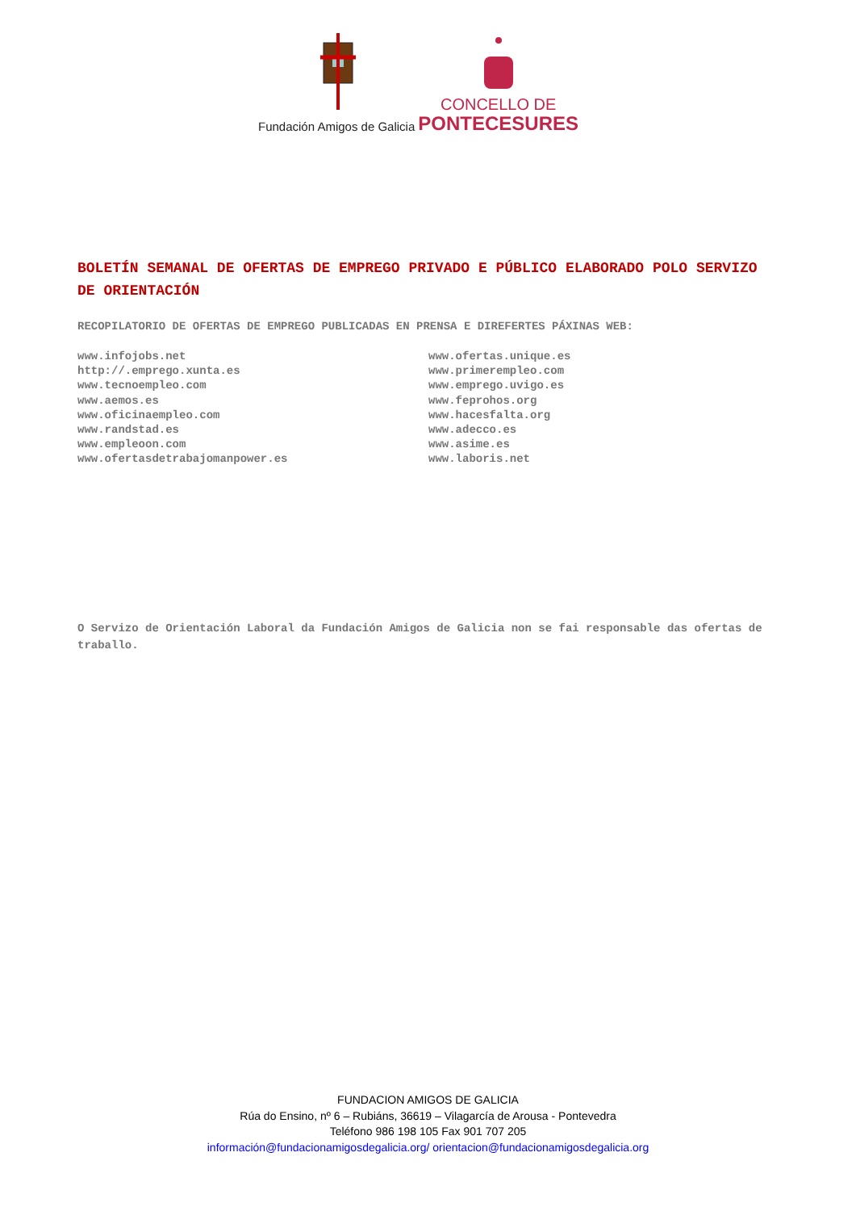Fundación Amigos de Galicia
CONCELLO DE
PONTECESURES
BOLETÍN SEMANAL DE OFERTAS DE EMPREGO PRIVADO E PÚBLICO ELABORADO POLO SERVIZO DE ORIENTACIÓN
RECOPILATORIO DE OFERTAS DE EMPREGO PUBLICADAS EN PRENSA E DIREFERTES PÁXINAS WEB:
www.infojobs.net
http://.emprego.xunta.es
www.tecnoempleo.com
www.aemos.es
www.oficinaempleo.com
www.randstad.es
www.empleoon.com
www.ofertasdetrabajomanpower.es
www.ofertas.unique.es
www.primerempleo.com
www.emprego.uvigo.es
www.feprohos.org
www.hacesfalta.org
www.adecco.es
www.asime.es
www.laboris.net
O Servizo de Orientación Laboral da Fundación Amigos de Galicia non se fai responsable das ofertas de traballo.
FUNDACION AMIGOS DE GALICIA
Rúa do Ensino, nº 6 – Rubiáns, 36619 – Vilagarcía de Arousa - Pontevedra
Teléfono 986 198 105 Fax 901 707 205
información@fundacionamigosdegalicia.org/ orientacion@fundacionamigosdegalicia.org